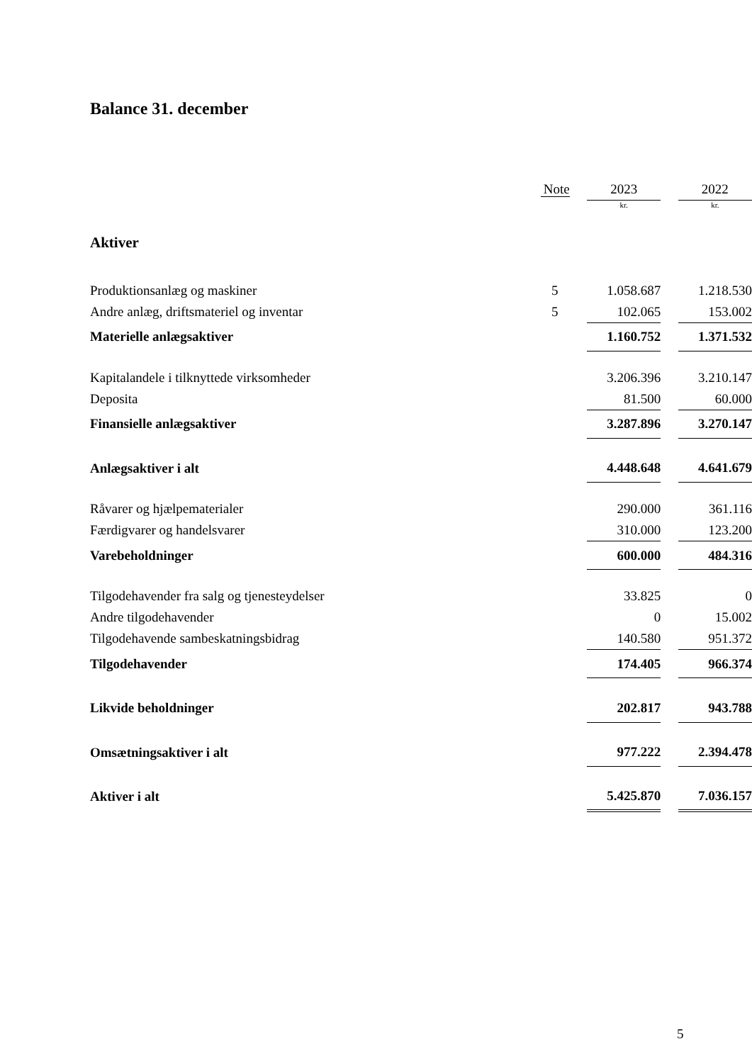Balance 31. december
| | Note | | 2023 | | 2022 |
| --- | --- | --- | --- | --- | --- |
| | | | kr. | | kr. |
| Aktiver | | | | | |
| Produktionsanlæg og maskiner | 5 | | 1.058.687 | | 1.218.530 |
| Andre anlæg, driftsmateriel og inventar | 5 | | 102.065 | | 153.002 |
| Materielle anlægsaktiver | | | 1.160.752 | | 1.371.532 |
| Kapitalandele i tilknyttede virksomheder | | | 3.206.396 | | 3.210.147 |
| Deposita | | | 81.500 | | 60.000 |
| Finansielle anlægsaktiver | | | 3.287.896 | | 3.270.147 |
| Anlægsaktiver i alt | | | 4.448.648 | | 4.641.679 |
| Råvarer og hjælpematerialer | | | 290.000 | | 361.116 |
| Færdigvarer og handelsvarer | | | 310.000 | | 123.200 |
| Varebeholdninger | | | 600.000 | | 484.316 |
| Tilgodehavender fra salg og tjenesteydelser | | | 33.825 | | 0 |
| Andre tilgodehavender | | | 0 | | 15.002 |
| Tilgodehavende sambeskatningsbidrag | | | 140.580 | | 951.372 |
| Tilgodehavender | | | 174.405 | | 966.374 |
| Likvide beholdninger | | | 202.817 | | 943.788 |
| Omsætningsaktiver i alt | | | 977.222 | | 2.394.478 |
| Aktiver i alt | | | 5.425.870 | | 7.036.157 |
5